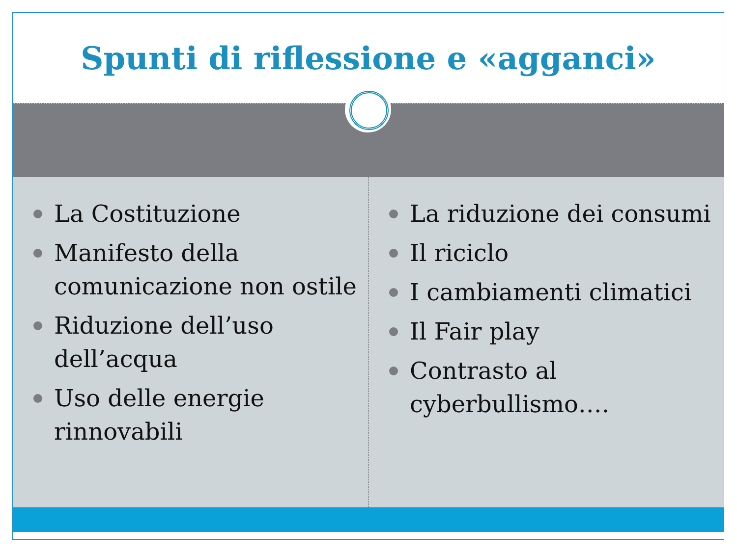Spunti di riflessione e «agganci»
La Costituzione
Manifesto della comunicazione non ostile
Riduzione dell’uso dell’acqua
Uso delle energie rinnovabili
La riduzione dei consumi
Il riciclo
I cambiamenti climatici
Il Fair play
Contrasto al cyberbullismo….